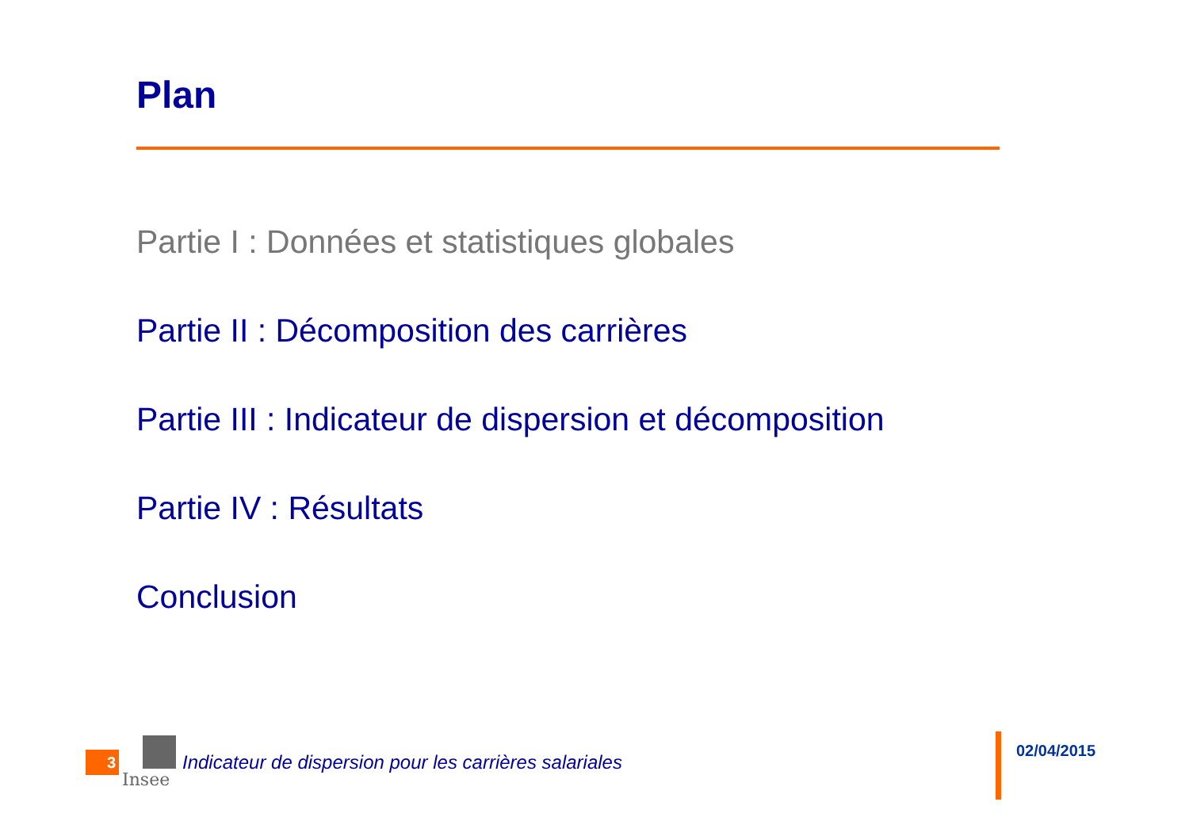Plan
Partie I : Données et statistiques globales
Partie II : Décomposition des carrières
Partie III : Indicateur de dispersion et décomposition
Partie IV : Résultats
Conclusion
3
Insee
Indicateur de dispersion pour les carrières salariales
02/04/2015